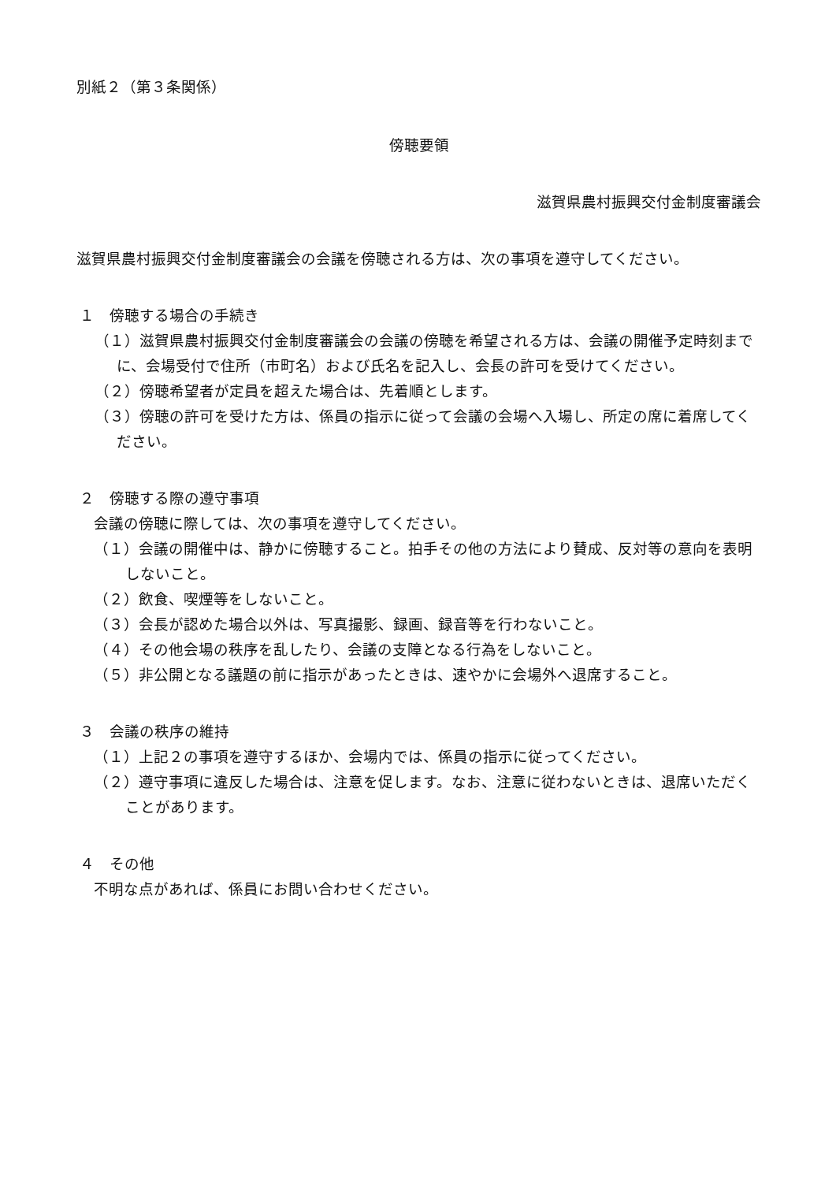別紙２（第３条関係）
傍聴要領
滋賀県農村振興交付金制度審議会
滋賀県農村振興交付金制度審議会の会議を傍聴される方は、次の事項を遵守してください。
１　傍聴する場合の手続き
（１）滋賀県農村振興交付金制度審議会の会議の傍聴を希望される方は、会議の開催予定時刻までに、会場受付で住所（市町名）および氏名を記入し、会長の許可を受けてください。
（２）傍聴希望者が定員を超えた場合は、先着順とします。
（３）傍聴の許可を受けた方は、係員の指示に従って会議の会場へ入場し、所定の席に着席してください。
２　傍聴する際の遵守事項
会議の傍聴に際しては、次の事項を遵守してください。
（１）会議の開催中は、静かに傍聴すること。拍手その他の方法により賛成、反対等の意向を表明しないこと。
（２）飲食、喫煙等をしないこと。
（３）会長が認めた場合以外は、写真撮影、録画、録音等を行わないこと。
（４）その他会場の秩序を乱したり、会議の支障となる行為をしないこと。
（５）非公開となる議題の前に指示があったときは、速やかに会場外へ退席すること。
３　会議の秩序の維持
（１）上記２の事項を遵守するほか、会場内では、係員の指示に従ってください。
（２）遵守事項に違反した場合は、注意を促します。なお、注意に従わないときは、退席いただくことがあります。
４　その他
不明な点があれば、係員にお問い合わせください。